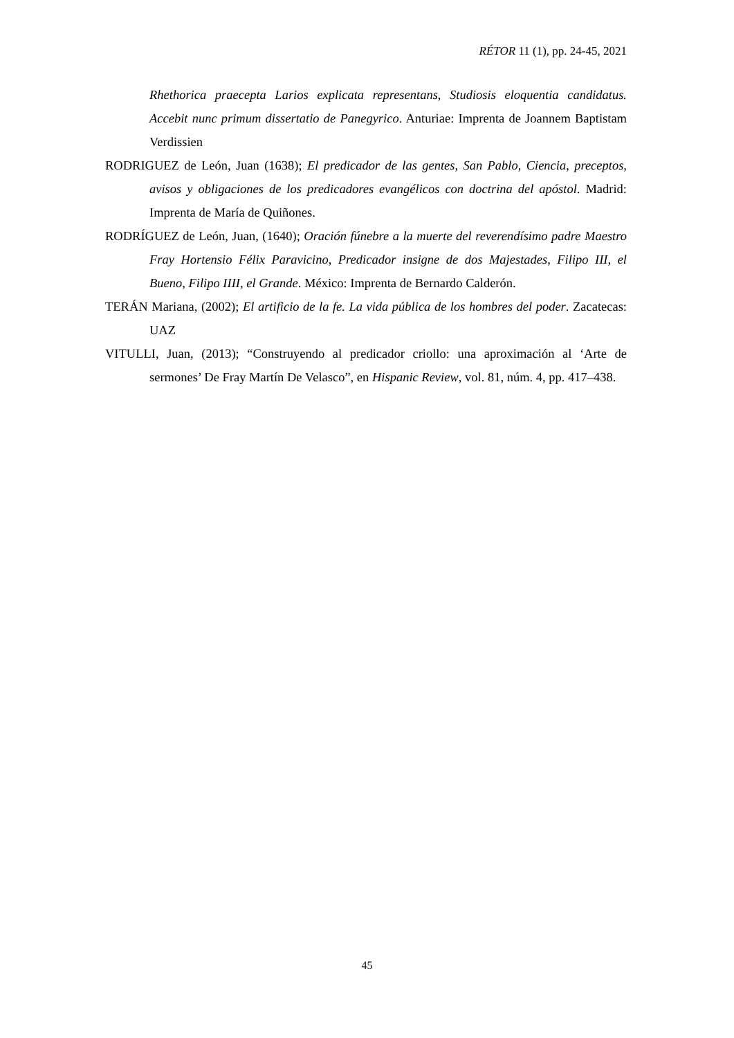RÉTOR 11 (1), pp. 24-45, 2021
Rhethorica praecepta Larios explicata representans, Studiosis eloquentia candidatus. Accebit nunc primum dissertatio de Panegyrico. Anturiae: Imprenta de Joannem Baptistam Verdissien
RODRIGUEZ de León, Juan (1638); El predicador de las gentes, San Pablo, Ciencia, preceptos, avisos y obligaciones de los predicadores evangélicos con doctrina del apóstol. Madrid: Imprenta de María de Quiñones.
RODRÍGUEZ de León, Juan, (1640); Oración fúnebre a la muerte del reverendísimo padre Maestro Fray Hortensio Félix Paravicino, Predicador insigne de dos Majestades, Filipo III, el Bueno, Filipo IIII, el Grande. México: Imprenta de Bernardo Calderón.
TERÁN Mariana, (2002); El artificio de la fe. La vida pública de los hombres del poder. Zacatecas: UAZ
VITULLI, Juan, (2013); “Construyendo al predicador criollo: una aproximación al ‘Arte de sermones’ De Fray Martín De Velasco”, en Hispanic Review, vol. 81, núm. 4, pp. 417–438.
45